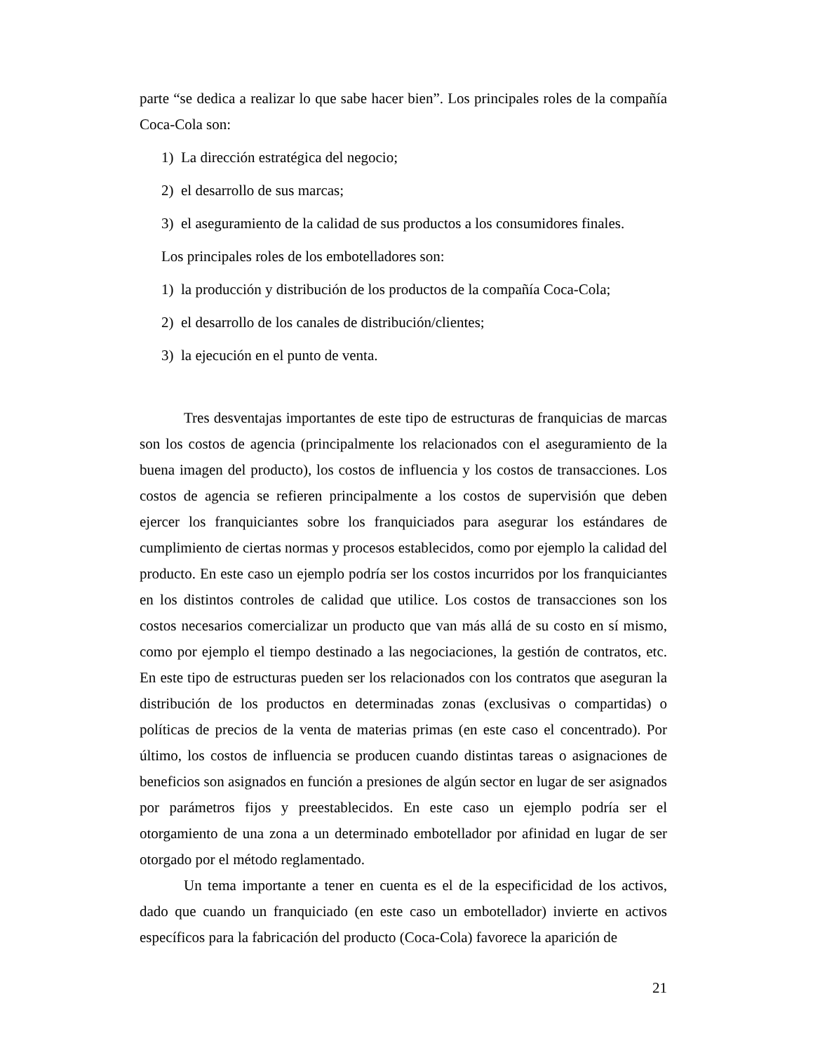parte “se dedica a realizar lo que sabe hacer bien”. Los principales roles de la compañía Coca-Cola son:
1) La dirección estratégica del negocio;
2) el desarrollo de sus marcas;
3) el aseguramiento de la calidad de sus productos a los consumidores finales.
Los principales roles de los embotelladores son:
1) la producción y distribución de los productos de la compañía Coca-Cola;
2) el desarrollo de los canales de distribución/clientes;
3) la ejecución en el punto de venta.
Tres desventajas importantes de este tipo de estructuras de franquicias de marcas son los costos de agencia (principalmente los relacionados con el aseguramiento de la buena imagen del producto), los costos de influencia y los costos de transacciones. Los costos de agencia se refieren principalmente a los costos de supervisión que deben ejercer los franquiciantes sobre los franquiciados para asegurar los estándares de cumplimiento de ciertas normas y procesos establecidos, como por ejemplo la calidad del producto. En este caso un ejemplo podría ser los costos incurridos por los franquiciantes en los distintos controles de calidad que utilice. Los costos de transacciones son los costos necesarios comercializar un producto que van más allá de su costo en sí mismo, como por ejemplo el tiempo destinado a las negociaciones, la gestión de contratos, etc. En este tipo de estructuras pueden ser los relacionados con los contratos que aseguran la distribución de los productos en determinadas zonas (exclusivas o compartidas) o políticas de precios de la venta de materias primas (en este caso el concentrado). Por último, los costos de influencia se producen cuando distintas tareas o asignaciones de beneficios son asignados en función a presiones de algún sector en lugar de ser asignados por parámetros fijos y preestablecidos. En este caso un ejemplo podría ser el otorgamiento de una zona a un determinado embotellador por afinidad en lugar de ser otorgado por el método reglamentado.
Un tema importante a tener en cuenta es el de la especificidad de los activos, dado que cuando un franquiciado (en este caso un embotellador) invierte en activos específicos para la fabricación del producto (Coca-Cola) favorece la aparición de
21